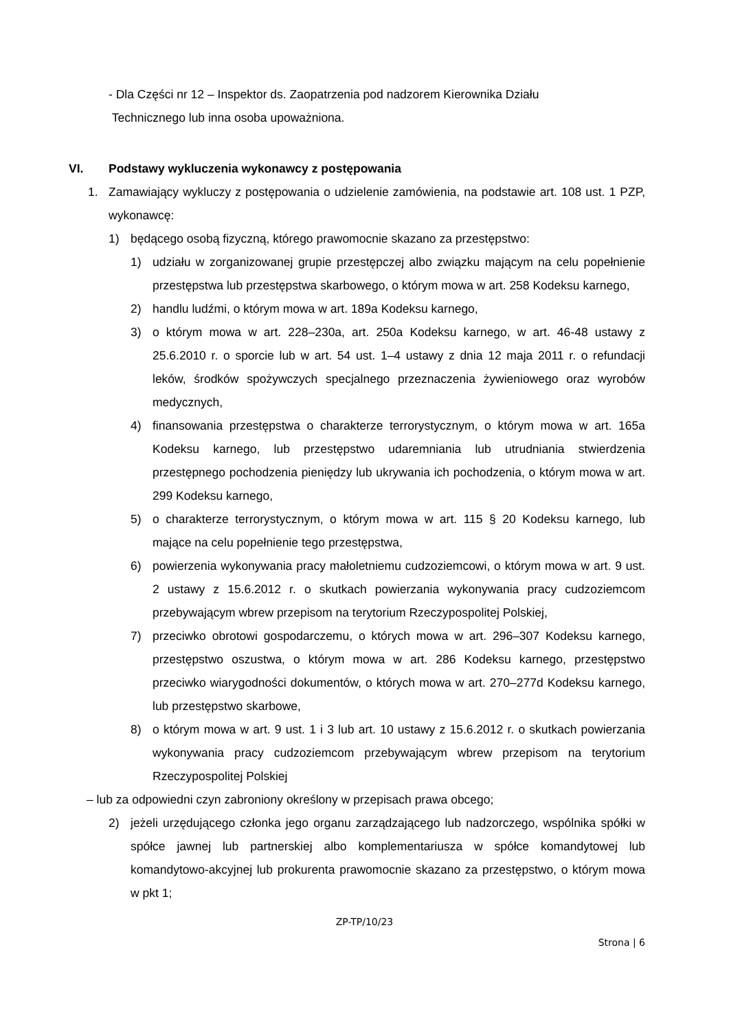- Dla Części nr 12 – Inspektor ds. Zaopatrzenia pod nadzorem Kierownika Działu
Technicznego lub inna osoba upoważniona.
VI. Podstawy wykluczenia wykonawcy z postępowania
1. Zamawiający wykluczy z postępowania o udzielenie zamówienia, na podstawie art. 108 ust. 1 PZP, wykonawcę:
1) będącego osobą fizyczną, którego prawomocnie skazano za przestępstwo:
1) udziału w zorganizowanej grupie przestępczej albo związku mającym na celu popełnienie przestępstwa lub przestępstwa skarbowego, o którym mowa w art. 258 Kodeksu karnego,
2) handlu ludźmi, o którym mowa w art. 189a Kodeksu karnego,
3) o którym mowa w art. 228–230a, art. 250a Kodeksu karnego, w art. 46-48 ustawy z 25.6.2010 r. o sporcie lub w art. 54 ust. 1–4 ustawy z dnia 12 maja 2011 r. o refundacji leków, środków spożywczych specjalnego przeznaczenia żywieniowego oraz wyrobów medycznych,
4) finansowania przestępstwa o charakterze terrorystycznym, o którym mowa w art. 165a Kodeksu karnego, lub przestępstwo udaremniania lub utrudniania stwierdzenia przestępnego pochodzenia pieniędzy lub ukrywania ich pochodzenia, o którym mowa w art. 299 Kodeksu karnego,
5) o charakterze terrorystycznym, o którym mowa w art. 115 § 20 Kodeksu karnego, lub mające na celu popełnienie tego przestępstwa,
6) powierzenia wykonywania pracy małoletniemu cudzoziemcowi, o którym mowa w art. 9 ust. 2 ustawy z 15.6.2012 r. o skutkach powierzania wykonywania pracy cudzoziemcom przebywającym wbrew przepisom na terytorium Rzeczypospolitej Polskiej,
7) przeciwko obrotowi gospodarczemu, o których mowa w art. 296–307 Kodeksu karnego, przestępstwo oszustwa, o którym mowa w art. 286 Kodeksu karnego, przestępstwo przeciwko wiarygodności dokumentów, o których mowa w art. 270–277d Kodeksu karnego, lub przestępstwo skarbowe,
8) o którym mowa w art. 9 ust. 1 i 3 lub art. 10 ustawy z 15.6.2012 r. o skutkach powierzania wykonywania pracy cudzoziemcom przebywającym wbrew przepisom na terytorium Rzeczypospolitej Polskiej
– lub za odpowiedni czyn zabroniony określony w przepisach prawa obcego;
2) jeżeli urzędującego członka jego organu zarządzającego lub nadzorczego, wspólnika spółki w spółce jawnej lub partnerskiej albo komplementariusza w spółce komandytowej lub komandytowo-akcyjnej lub prokurenta prawomocnie skazano za przestępstwo, o którym mowa w pkt 1;
ZP-TP/10/23
Strona | 6